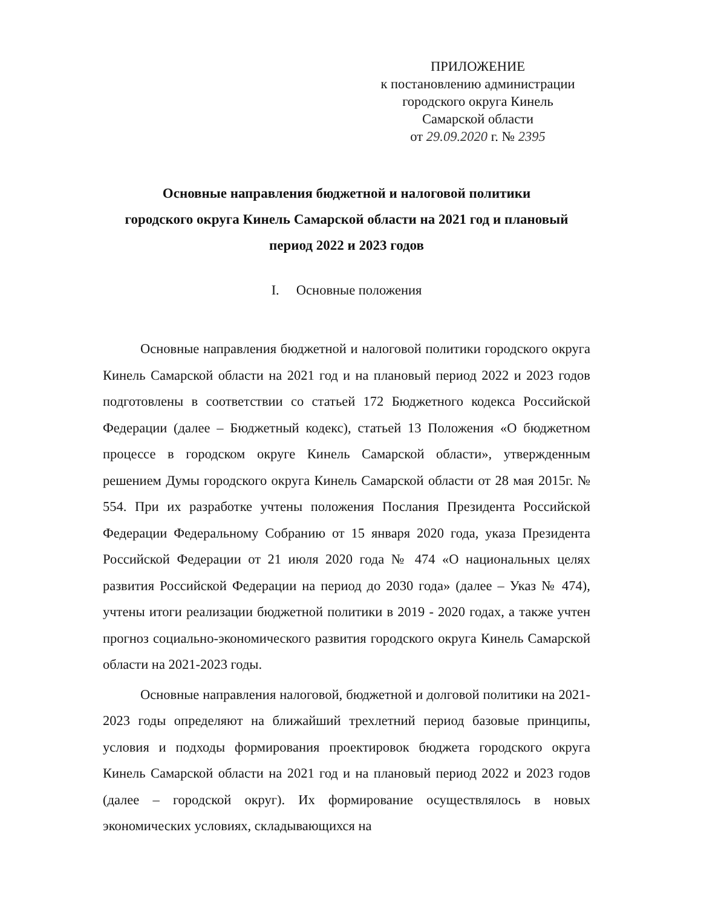ПРИЛОЖЕНИЕ
к постановлению администрации
городского округа Кинель
Самарской области
от 29.09.2020 г. № 2395
Основные направления бюджетной и налоговой политики
городского округа Кинель Самарской области на 2021 год и плановый
период 2022 и 2023 годов
I. Основные положения
Основные направления бюджетной и налоговой политики городского округа Кинель Самарской области на 2021 год и на плановый период 2022 и 2023 годов подготовлены в соответствии со статьей 172 Бюджетного кодекса Российской Федерации (далее – Бюджетный кодекс), статьей 13 Положения «О бюджетном процессе в городском округе Кинель Самарской области», утвержденным решением Думы городского округа Кинель Самарской области от 28 мая 2015г. № 554. При их разработке учтены положения Послания Президента Российской Федерации Федеральному Собранию от 15 января 2020 года, указа Президента Российской Федерации от 21 июля 2020 года № 474 «О национальных целях развития Российской Федерации на период до 2030 года» (далее – Указ № 474), учтены итоги реализации бюджетной политики в 2019 - 2020 годах, а также учтен прогноз социально-экономического развития городского округа Кинель Самарской области на 2021-2023 годы.
Основные направления налоговой, бюджетной и долговой политики на 2021-2023 годы определяют на ближайший трехлетний период базовые принципы, условия и подходы формирования проектировок бюджета городского округа Кинель Самарской области на 2021 год и на плановый период 2022 и 2023 годов (далее – городской округ). Их формирование осуществлялось в новых экономических условиях, складывающихся на